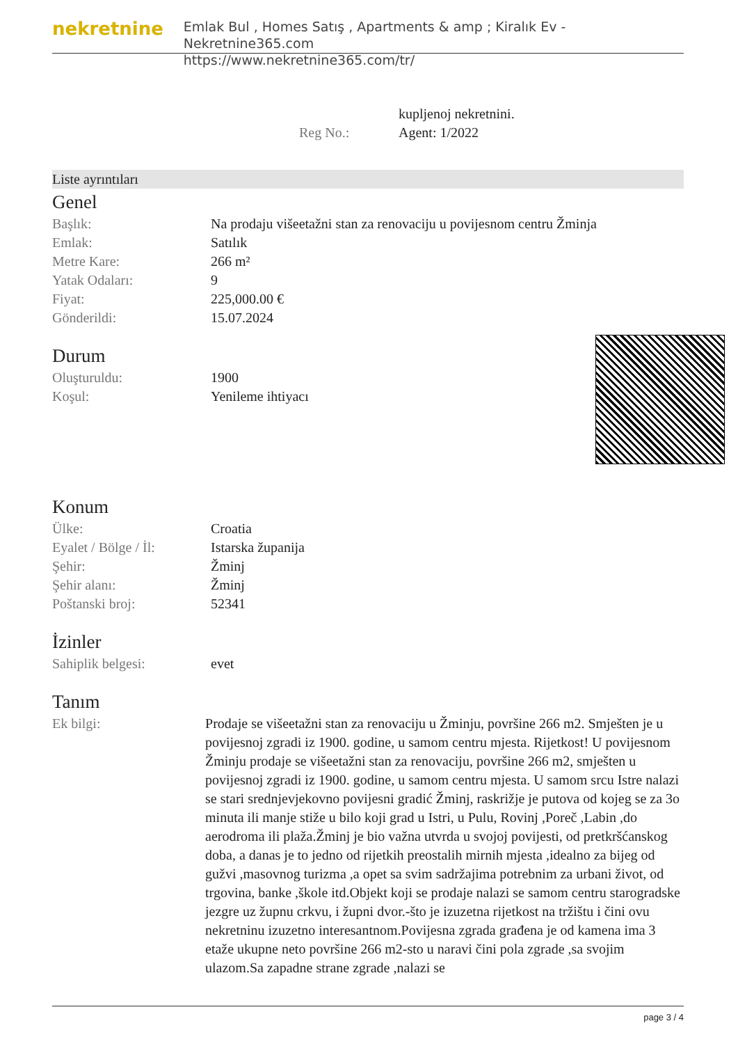nekretnine
Emlak Bul , Homes Satış , Apartments & amp ; Kiralık Ev - Nekretnine365.com
https://www.nekretnine365.com/tr/
| | kupljenoj nekretnini. |
| Reg No.: | Agent: 1/2022 |
Liste ayrıntıları
Genel
| Başlık: | Na prodaju višeetažni stan za renovaciju u povijesnom centru Žminja |
| Emlak: | Satılık |
| Metre Kare: | 266 m² |
| Yatak Odaları: | 9 |
| Fiyat: | 225,000.00 € |
| Gönderildi: | 15.07.2024 |
Durum
| Oluşturuldu: | 1900 |
| Koşul: | Yenileme ihtiyacı |
Konum
| Ülke: | Croatia |
| Eyalet / Bölge / İl: | Istarska županija |
| Şehir: | Žminj |
| Şehir alanı: | Žminj |
| Poštanski broj: | 52341 |
İzinler
| Sahiplik belgesi: | evet |
Tanım
| Ek bilgi: | Prodaje se višeetažni stan za renovaciju u Žminju, površine 266 m2. Smješten je u povijesnoj zgradi iz 1900. godine, u samom centru mjesta. Rijetkost! U povijesnom Žminju prodaje se višeetažni stan za renovaciju, površine 266 m2, smješten u povijesnoj zgradi iz 1900. godine, u samom centru mjesta. U samom srcu Istre nalazi se stari srednjevjekovno povijesni gradić Žminj, raskrižje je putova od kojeg se za 3o minuta ili manje stiže u bilo koji grad u Istri, u Pulu, Rovinj ,Poreč ,Labin ,do aerodroma ili plaža.Žminj je bio važna utvrda u svojoj povijesti, od pretkršćanskog doba, a danas je to jedno od rijetkih preostalih mirnih mjesta ,idealno za bijeg od gužvi ,masovnog turizma ,a opet sa svim sadržajima potrebnim za urbani život, od trgovina, banke ,škole itd.Objekt koji se prodaje nalazi se samom centru starogradske jezgre uz župnu crkvu, i župni dvor.-što je izuzetna rijetkost na tržištu i čini ovu nekretninu izuzetno interesantnom.Povijesna zgrada građena je od kamena ima 3 etaže ukupne neto površine 266 m2-sto u naravi čini pola zgrade ,sa svojim ulazom.Sa zapadne strane zgrade ,nalazi se |
page 3 / 4